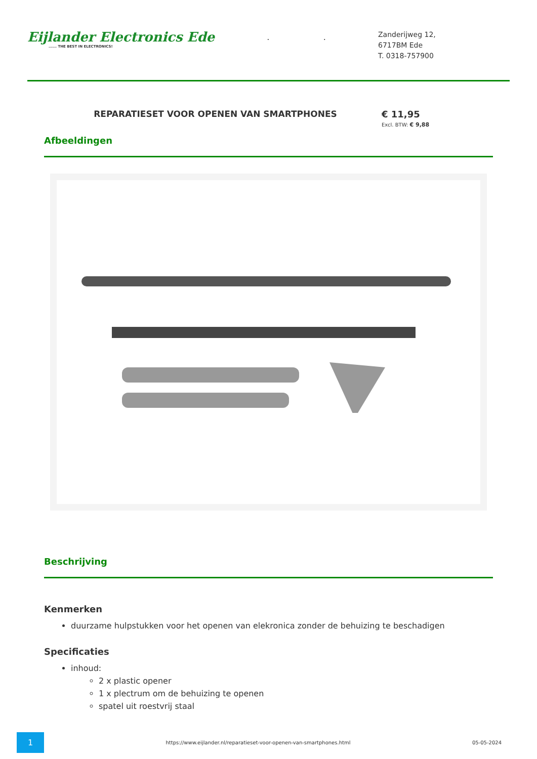Eijlander Electronics Ede
...... THE BEST IN ELECTRONICS!
..
Zanderijweg 12,
6717BM Ede
T. 0318-757900
REPARATIESET VOOR OPENEN VAN SMARTPHONES
€ 11,95
Excl. BTW: € 9,88
Afbeeldingen
Beschrijving
Kenmerken
duurzame hulpstukken voor het openen van elekronica zonder de behuizing te beschadigen
Specificaties
inhoud:
2 x plastic opener
1 x plectrum om de behuizing te openen
spatel uit roestvrij staal
1
https://www.eijlander.nl/reparatieset-voor-openen-van-smartphones.html
05-05-2024